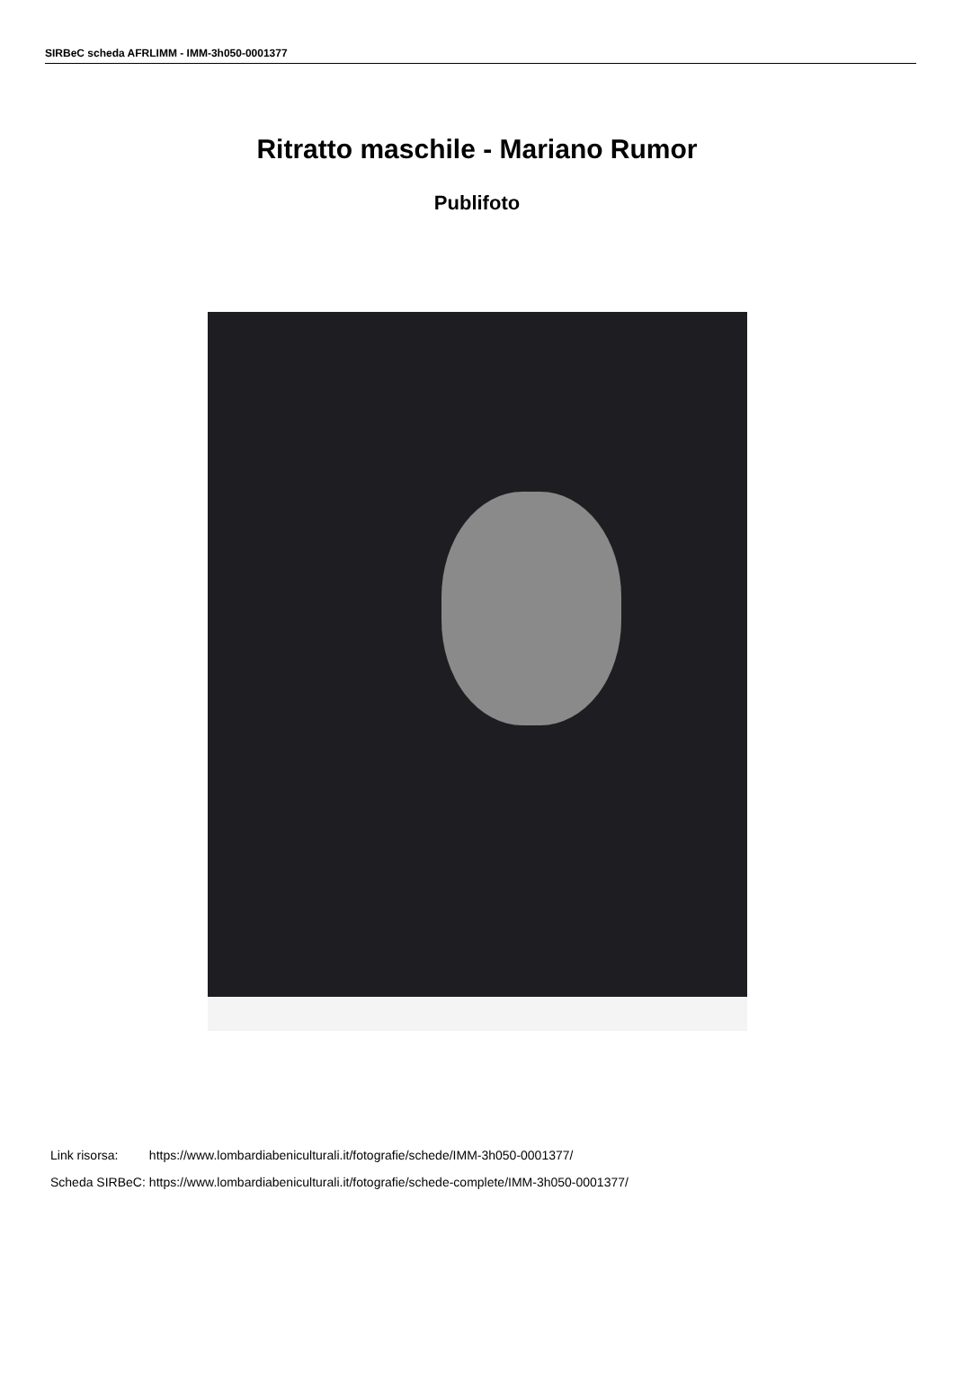SIRBeC scheda AFRLIMM - IMM-3h050-0001377
Ritratto maschile - Mariano Rumor
Publifoto
| Link risorsa: | https://www.lombardiabeniculturali.it/fotografie/schede/IMM-3h050-0001377/ |
| Scheda SIRBeC: | https://www.lombardiabeniculturali.it/fotografie/schede-complete/IMM-3h050-0001377/ |